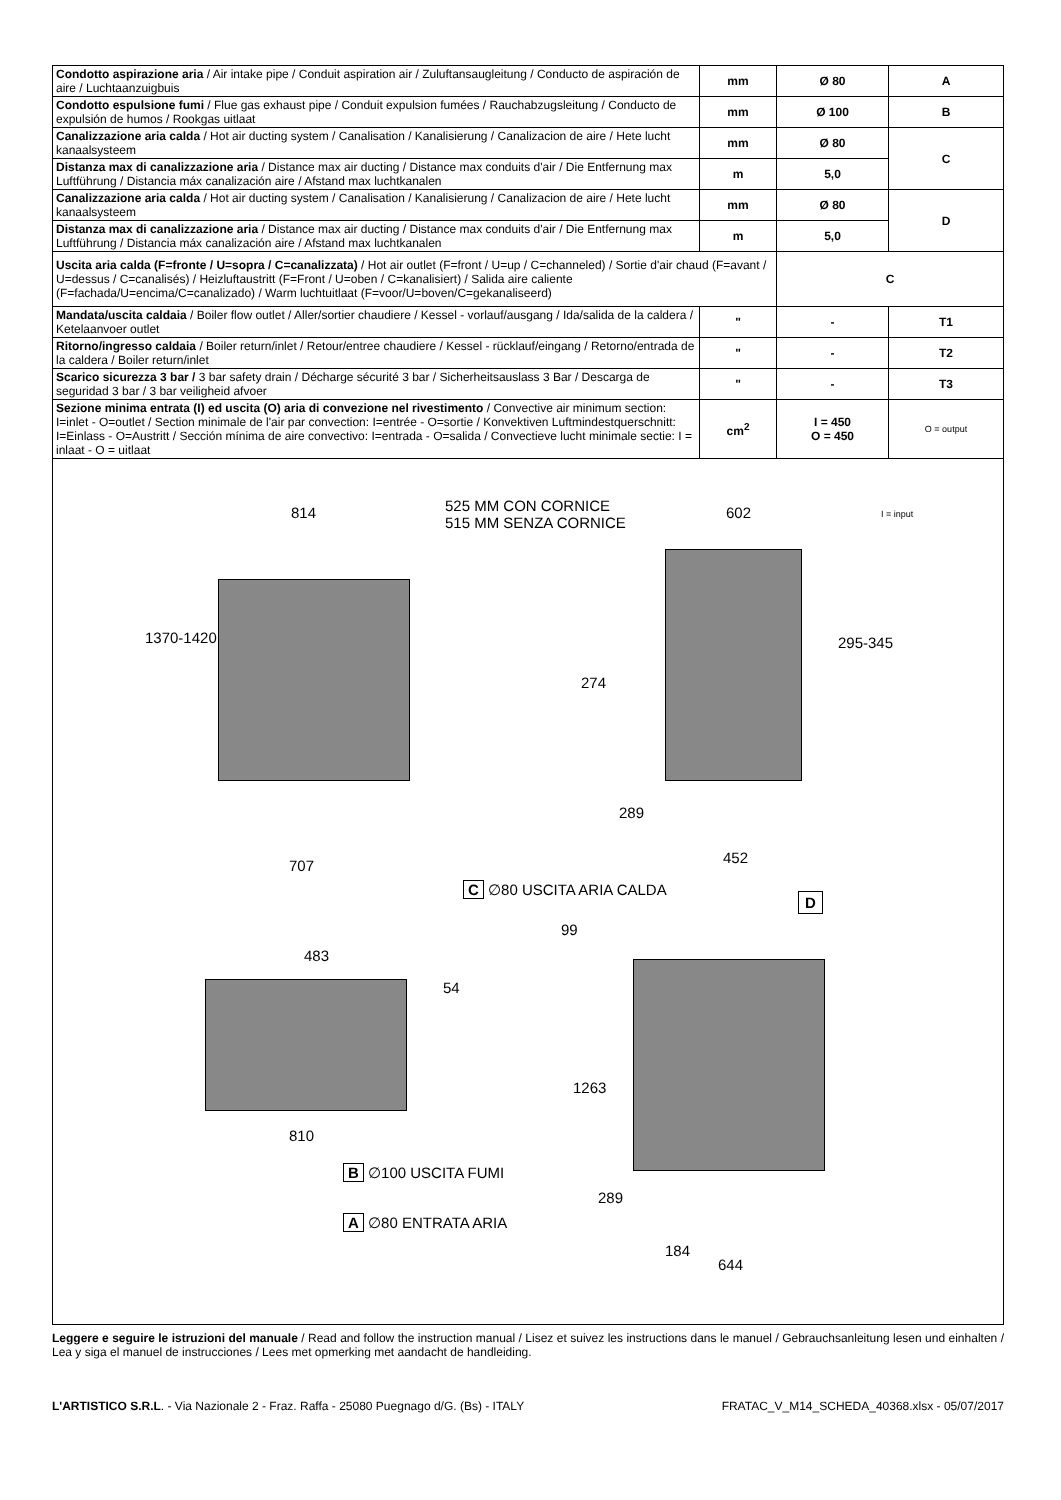| Condotto aspirazione aria / Air intake pipe / Conduit aspiration air / Zuluftansaugleitung / Conducto de aspiración de aire / Luchtaanzuigbuis | mm | Ø 80 | A |
| Condotto espulsione fumi / Flue gas exhaust pipe / Conduit expulsion fumées / Rauchabzugsleitung / Conducto de expulsión de humos / Rookgas uitlaat | mm | Ø 100 | B |
| Canalizzazione aria calda / Hot air ducting system / Canalisation / Kanalisierung / Canalizacion de aire / Hete lucht kanaalsysteem | mm | Ø 80 | C |
| Distanza max di canalizzazione aria / Distance max air ducting / Distance max conduits d'air / Die Entfernung max Luftführung / Distancia máx canalización aire / Afstand max luchtkanalen | m | 5,0 | |
| Canalizzazione aria calda / Hot air ducting system / Canalisation / Kanalisierung / Canalizacion de aire / Hete lucht kanaalsysteem | mm | Ø 80 | D |
| Distanza max di canalizzazione aria / Distance max air ducting / Distance max conduits d'air / Die Entfernung max Luftführung / Distancia máx canalización aire / Afstand max luchtkanalen | m | 5,0 | |
| Uscita aria calda (F=fronte / U=sopra / C=canalizzata) / Hot air outlet (F=front / U=up / C=channeled) / Sortie d'air chaud (F=avant / U=dessus / C=canalisés) / Heizluftaustritt (F=Front / U=oben / C=kanalisiert) / Salida aire caliente (F=fachada/U=encima/C=canalizado) / Warm luchtuitlaat (F=voor/U=boven/C=gekanaliseerd) | | C | |
| Mandata/uscita caldaia / Boiler flow outlet / Aller/sortier chaudiere / Kessel - vorlauf/ausgang / Ida/salida de la caldera / Ketelaanvoer outlet | " | - | T1 |
| Ritorno/ingresso caldaia / Boiler return/inlet / Retour/entree chaudiere / Kessel - rücklauf/eingang / Retorno/entrada de la caldera / Boiler return/inlet | " | - | T2 |
| Scarico sicurezza 3 bar / 3 bar safety drain / Décharge sécurité 3 bar / Sicherheitsauslass 3 Bar / Descarga de seguridad 3 bar / 3 bar veiligheid afvoer | " | - | T3 |
| Sezione minima entrata (I) ed uscita (O) aria di convezione nel rivestimento / Convective air minimum section: I=inlet - O=outlet / Section minimale de l'air par convection: I=entrée - O=sortie / Konvektiven Luftmindestquerschnitt: I=Einlass - O=Austritt / Sección mínima de aire convectivo: I=entrada - O=salida / Convectieve lucht minimale sectie: I = inlaat - O = uitlaat | cm<sup>2</sup> | I = 450 O = 450 | O = output |
I = input
814
525 MM CON CORNICE
515 MM SENZA CORNICE
602
1370-1420
274
295-345
289
707 452
C ∅80 USCITA ARIA CALDA
D
99
483
54
1263
810
B ∅100 USCITA FUMI
289
A ∅80 ENTRATA ARIA
184
644
Leggere e seguire le istruzioni del manuale / Read and follow the instruction manual / Lisez et suivez les instructions dans le manuel / Gebrauchsanleitung lesen und einhalten / Lea y siga el manuel de instrucciones / Lees met opmerking met aandacht de handleiding.
L'ARTISTICO S.R.L. - Via Nazionale 2 - Fraz. Raffa - 25080 Puegnago d/G. (Bs) - ITALY FRATAC_V_M14_SCHEDA_40368.xlsx - 05/07/2017